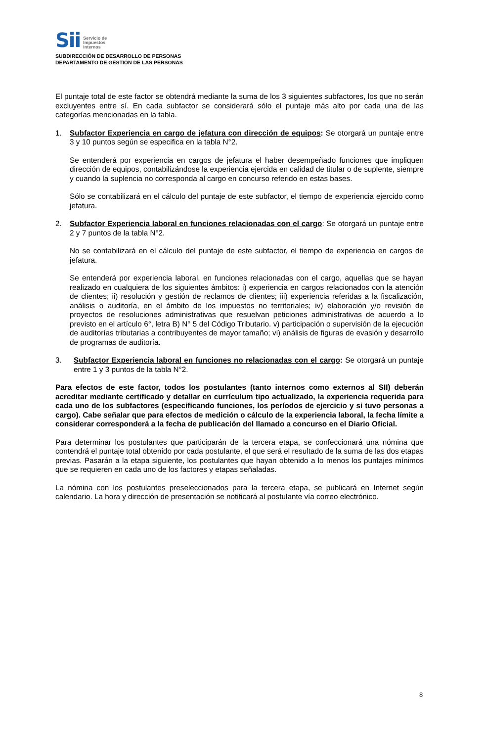Sii
Servicio de
Impuestos
Internos
SUBDIRECCIÓN DE DESARROLLO DE PERSONAS
DEPARTAMENTO DE GESTIÓN DE LAS PERSONAS
El puntaje total de este factor se obtendrá mediante la suma de los 3 siguientes subfactores, los que no serán excluyentes entre sí. En cada subfactor se considerará sólo el puntaje más alto por cada una de las categorías mencionadas en la tabla.
1. Subfactor Experiencia en cargo de jefatura con dirección de equipos: Se otorgará un puntaje entre 3 y 10 puntos según se especifica en la tabla N°2.
Se entenderá por experiencia en cargos de jefatura el haber desempeñado funciones que impliquen dirección de equipos, contabilizándose la experiencia ejercida en calidad de titular o de suplente, siempre y cuando la suplencia no corresponda al cargo en concurso referido en estas bases.
Sólo se contabilizará en el cálculo del puntaje de este subfactor, el tiempo de experiencia ejercido como jefatura.
2. Subfactor Experiencia laboral en funciones relacionadas con el cargo: Se otorgará un puntaje entre 2 y 7 puntos de la tabla N°2.
No se contabilizará en el cálculo del puntaje de este subfactor, el tiempo de experiencia en cargos de jefatura.
Se entenderá por experiencia laboral, en funciones relacionadas con el cargo, aquellas que se hayan realizado en cualquiera de los siguientes ámbitos: i) experiencia en cargos relacionados con la atención de clientes; ii) resolución y gestión de reclamos de clientes; iii) experiencia referidas a la fiscalización, análisis o auditoría, en el ámbito de los impuestos no territoriales; iv) elaboración y/o revisión de proyectos de resoluciones administrativas que resuelvan peticiones administrativas de acuerdo a lo previsto en el artículo 6°, letra B) N° 5 del Código Tributario. v) participación o supervisión de la ejecución de auditorías tributarias a contribuyentes de mayor tamaño; vi) análisis de figuras de evasión y desarrollo de programas de auditoría.
3. Subfactor Experiencia laboral en funciones no relacionadas con el cargo: Se otorgará un puntaje entre 1 y 3 puntos de la tabla N°2.
Para efectos de este factor, todos los postulantes (tanto internos como externos al SII) deberán acreditar mediante certificado y detallar en currículum tipo actualizado, la experiencia requerida para cada uno de los subfactores (especificando funciones, los períodos de ejercicio y si tuvo personas a cargo). Cabe señalar que para efectos de medición o cálculo de la experiencia laboral, la fecha límite a considerar corresponderá a la fecha de publicación del llamado a concurso en el Diario Oficial.
Para determinar los postulantes que participarán de la tercera etapa, se confeccionará una nómina que contendrá el puntaje total obtenido por cada postulante, el que será el resultado de la suma de las dos etapas previas. Pasarán a la etapa siguiente, los postulantes que hayan obtenido a lo menos los puntajes mínimos que se requieren en cada uno de los factores y etapas señaladas.
La nómina con los postulantes preseleccionados para la tercera etapa, se publicará en Internet según calendario. La hora y dirección de presentación se notificará al postulante vía correo electrónico.
8